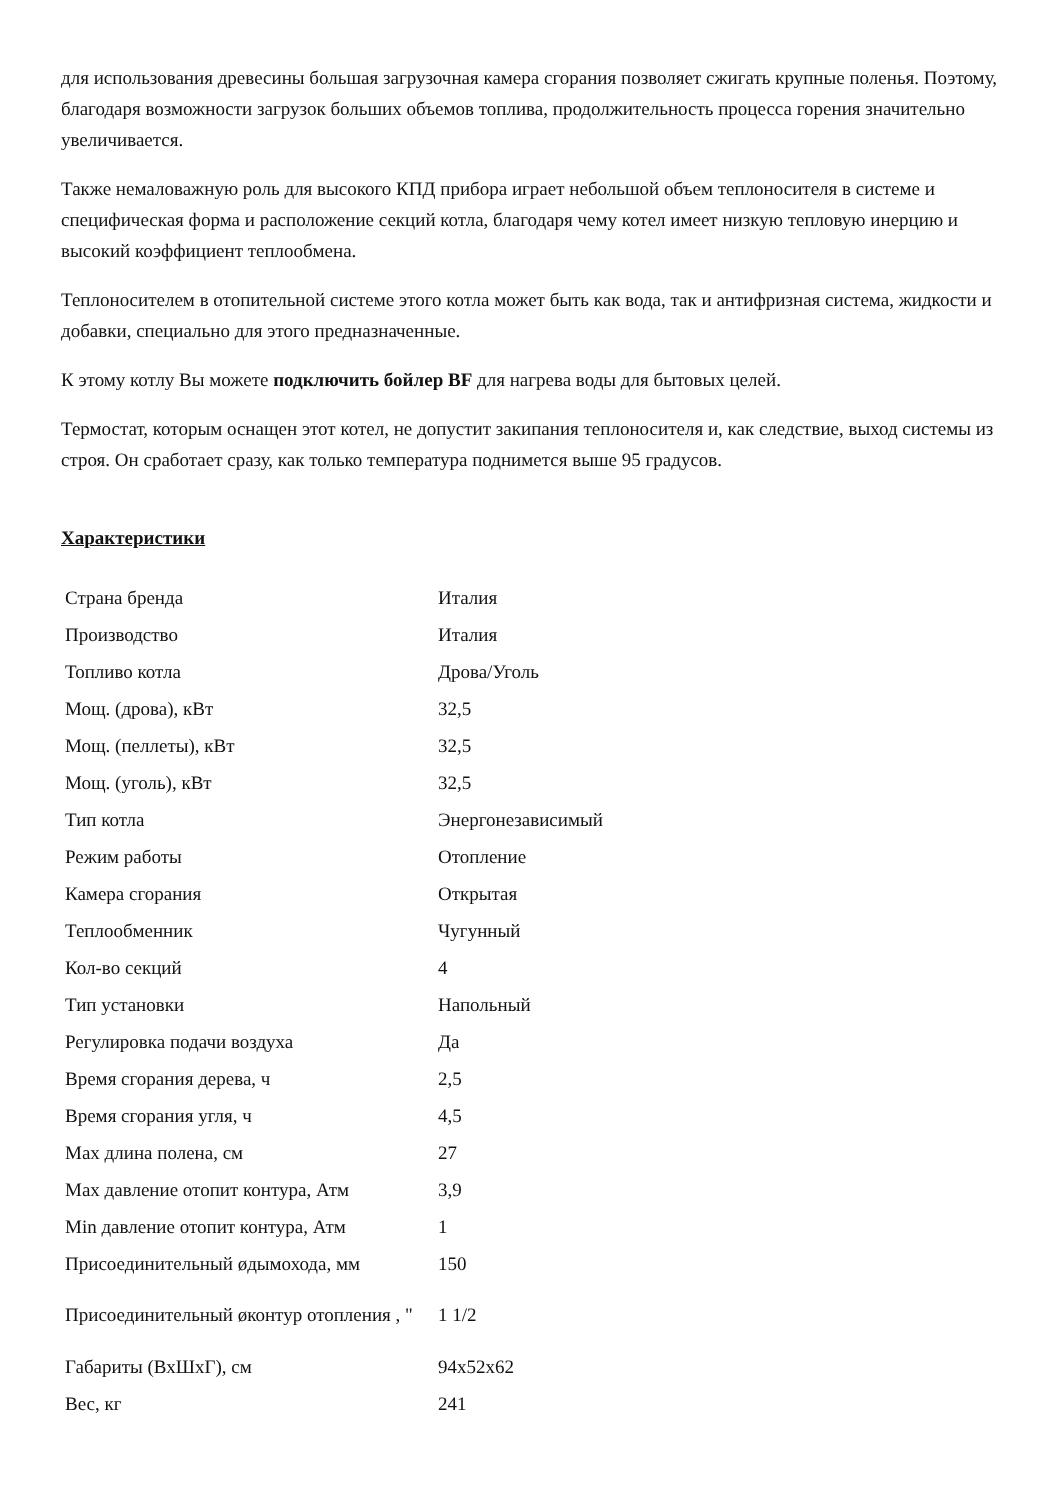для использования древесины большая загрузочная камера сгорания позволяет сжигать крупные поленья. Поэтому, благодаря возможности загрузок больших объемов топлива, продолжительность процесса горения значительно увеличивается.
Также немаловажную роль для высокого КПД прибора играет небольшой объем теплоносителя в системе и специфическая форма и расположение секций котла, благодаря чему котел имеет низкую тепловую инерцию и высокий коэффициент теплообмена.
Теплоносителем в отопительной системе этого котла может быть как вода, так и антифризная система, жидкости и добавки, специально для этого предназначенные.
К этому котлу Вы можете подключить бойлер BF для нагрева воды для бытовых целей.
Термостат, которым оснащен этот котел, не допустит закипания теплоносителя и, как следствие, выход системы из строя. Он сработает сразу, как только температура поднимется выше 95 градусов.
Характеристики
| Страна бренда | Италия |
| Производство | Италия |
| Топливо котла | Дрова/Уголь |
| Мощ. (дрова), кВт | 32,5 |
| Мощ. (пеллеты), кВт | 32,5 |
| Мощ. (уголь), кВт | 32,5 |
| Тип котла | Энергонезависимый |
| Режим работы | Отопление |
| Камера сгорания | Открытая |
| Теплообменник | Чугунный |
| Кол-во секций | 4 |
| Тип установки | Напольный |
| Регулировка подачи воздуха | Да |
| Время сгорания дерева, ч | 2,5 |
| Время сгорания угля, ч | 4,5 |
| Max длина полена, см | 27 |
| Max давление отопит контура, Атм | 3,9 |
| Min давление отопит контура, Атм | 1 |
| Присоединительный øдымохода, мм | 150 |
| Присоединительный øконтур отопления , " | 1 1/2 |
| Габариты (ВхШхГ), см | 94x52x62 |
| Вес, кг | 241 |